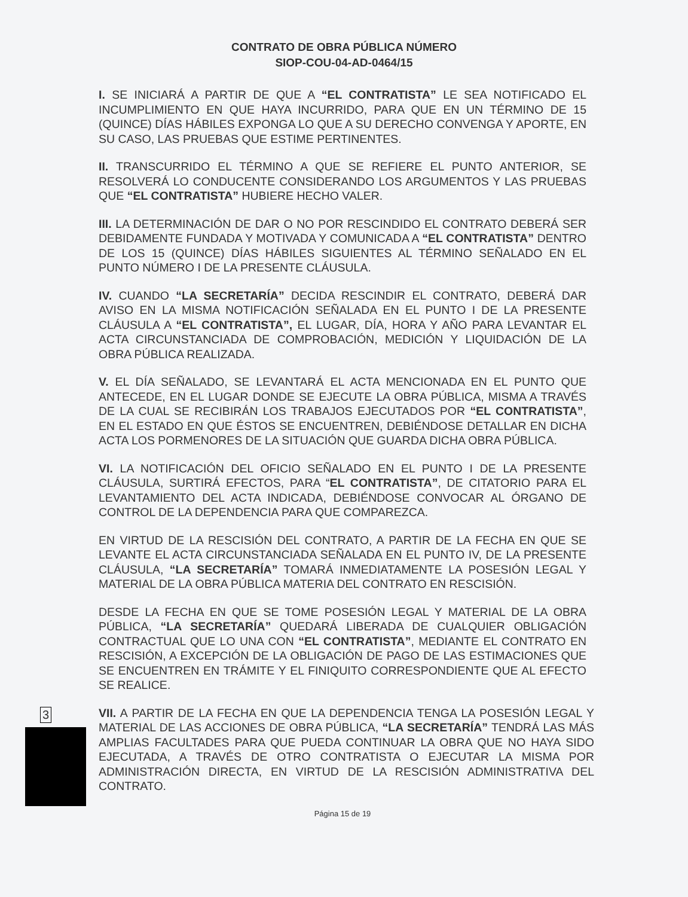CONTRATO DE OBRA PÚBLICA NÚMERO
SIOP-COU-04-AD-0464/15
I. SE INICIARÁ A PARTIR DE QUE A “EL CONTRATISTA” LE SEA NOTIFICADO EL INCUMPLIMIENTO EN QUE HAYA INCURRIDO, PARA QUE EN UN TÉRMINO DE 15 (QUINCE) DÍAS HÁBILES EXPONGA LO QUE A SU DERECHO CONVENGA Y APORTE, EN SU CASO, LAS PRUEBAS QUE ESTIME PERTINENTES.
II. TRANSCURRIDO EL TÉRMINO A QUE SE REFIERE EL PUNTO ANTERIOR, SE RESOLVERÁ LO CONDUCENTE CONSIDERANDO LOS ARGUMENTOS Y LAS PRUEBAS QUE “EL CONTRATISTA” HUBIERE HECHO VALER.
III. LA DETERMINACIÓN DE DAR O NO POR RESCINDIDO EL CONTRATO DEBERÁ SER DEBIDAMENTE FUNDADA Y MOTIVADA Y COMUNICADA A “EL CONTRATISTA” DENTRO DE LOS 15 (QUINCE) DÍAS HÁBILES SIGUIENTES AL TÉRMINO SEÑALADO EN EL PUNTO NÚMERO I DE LA PRESENTE CLÁUSULA.
IV. CUANDO “LA SECRETARÍA” DECIDA RESCINDIR EL CONTRATO, DEBERÁ DAR AVISO EN LA MISMA NOTIFICACIÓN SEÑALADA EN EL PUNTO I DE LA PRESENTE CLÁUSULA A “EL CONTRATISTA”, EL LUGAR, DÍA, HORA Y AÑO PARA LEVANTAR EL ACTA CIRCUNSTANCIADA DE COMPROBACIÓN, MEDICIÓN Y LIQUIDACIÓN DE LA OBRA PÚBLICA REALIZADA.
V. EL DÍA SEÑALADO, SE LEVANTARÁ EL ACTA MENCIONADA EN EL PUNTO QUE ANTECEDE, EN EL LUGAR DONDE SE EJECUTE LA OBRA PÚBLICA, MISMA A TRAVÉS DE LA CUAL SE RECIBIRÁN LOS TRABAJOS EJECUTADOS POR “EL CONTRATISTA”, EN EL ESTADO EN QUE ÉSTOS SE ENCUENTREN, DEBIÉNDOSE DETALLAR EN DICHA ACTA LOS PORMENORES DE LA SITUACIÓN QUE GUARDA DICHA OBRA PÚBLICA.
VI. LA NOTIFICACIÓN DEL OFICIO SEÑALADO EN EL PUNTO I DE LA PRESENTE CLÁUSULA, SURTIRÁ EFECTOS, PARA “EL CONTRATISTA”, DE CITATORIO PARA EL LEVANTAMIENTO DEL ACTA INDICADA, DEBIÉNDOSE CONVOCAR AL ÓRGANO DE CONTROL DE LA DEPENDENCIA PARA QUE COMPAREZCA.
EN VIRTUD DE LA RESCISIÓN DEL CONTRATO, A PARTIR DE LA FECHA EN QUE SE LEVANTE EL ACTA CIRCUNSTANCIADA SEÑALADA EN EL PUNTO IV, DE LA PRESENTE CLÁUSULA, “LA SECRETARÍA” TOMARÁ INMEDIATAMENTE LA POSESIÓN LEGAL Y MATERIAL DE LA OBRA PÚBLICA MATERIA DEL CONTRATO EN RESCISIÓN.
DESDE LA FECHA EN QUE SE TOME POSESIÓN LEGAL Y MATERIAL DE LA OBRA PÚBLICA, “LA SECRETARÍA” QUEDARÁ LIBERADA DE CUALQUIER OBLIGACIÓN CONTRACTUAL QUE LO UNA CON “EL CONTRATISTA”, MEDIANTE EL CONTRATO EN RESCISIÓN, A EXCEPCIÓN DE LA OBLIGACIÓN DE PAGO DE LAS ESTIMACIONES QUE SE ENCUENTREN EN TRÁMITE Y EL FINIQUITO CORRESPONDIENTE QUE AL EFECTO SE REALICE.
VII. A PARTIR DE LA FECHA EN QUE LA DEPENDENCIA TENGA LA POSESIÓN LEGAL Y MATERIAL DE LAS ACCIONES DE OBRA PÚBLICA, “LA SECRETARÍA” TENDRÁ LAS MÁS AMPLIAS FACULTADES PARA QUE PUEDA CONTINUAR LA OBRA QUE NO HAYA SIDO EJECUTADA, A TRAVÉS DE OTRO CONTRATISTA O EJECUTAR LA MISMA POR ADMINISTRACIÓN DIRECTA, EN VIRTUD DE LA RESCISIÓN ADMINISTRATIVA DEL CONTRATO.
Página 15 de 19
3